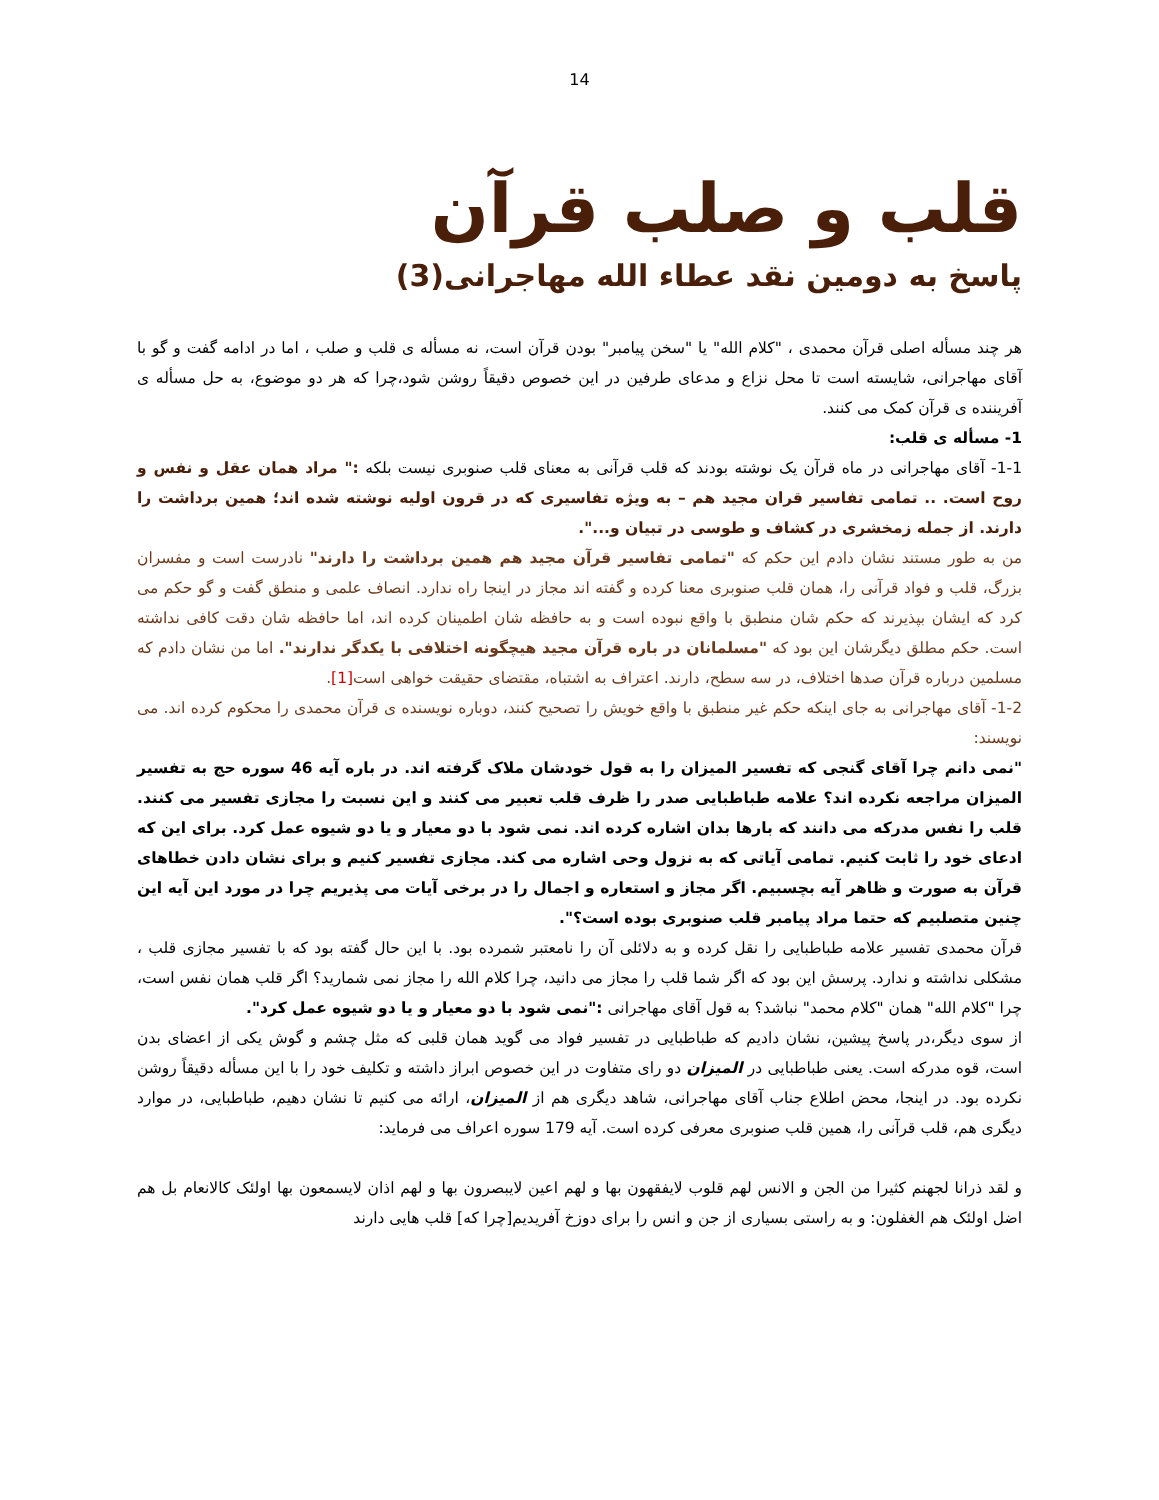14
قلب و صلب قرآن
پاسخ به دومین نقد عطاء الله مهاجرانی(3)
هر چند مسأله اصلی قرآن محمدی ، "کلام الله" یا "سخن پیامبر" بودن قرآن است، نه مسأله ی قلب و صلب ، اما در ادامه گفت و گو با آقای مهاجرانی، شایسته است تا محل نزاع و مدعای طرفین در این خصوص دقیقاً روشن شود،چرا که هر دو موضوع، به حل مسأله ی آفریننده ی قرآن کمک می کنند.
1- مسأله ی قلب:
1-1- آقای مهاجرانی در ماه قرآن یک نوشته بودند که قلب قرآنی به معنای قلب صنوبری نیست بلکه :" مراد همان عقل و نفس و روح است. .. تمامی تفاسیر قران مجید هم – به ویژه تفاسیری که در قرون اولیه نوشته شده اند؛ همین برداشت را دارند. از جمله زمخشری در کشاف و طوسی در تبیان و...".
من به طور مستند نشان دادم این حکم که "تمامی تفاسیر قرآن مجید هم همین برداشت را دارند" نادرست است و مفسران بزرگ، قلب و فواد قرآنی را، همان قلب صنوبری معنا کرده و گفته اند مجاز در اینجا راه ندارد. انصاف علمی و منطق گفت و گو حکم می کرد که ایشان بپذیرند که حکم شان منطبق با واقع نبوده است و به حافظه شان اطمینان کرده اند، اما حافظه شان دقت کافی نداشته است. حکم مطلق دیگرشان این بود که "مسلمانان در باره قرآن مجید هیچگونه اختلافی با یکدگر ندارند". اما من نشان دادم که مسلمین درباره قرآن صدها اختلاف، در سه سطح، دارند. اعتراف به اشتباه، مقتضای حقیقت خواهی است[1].
1-2- آقای مهاجرانی به جای اینکه حکم غیر منطبق با واقع خویش را تصحیح کنند، دوباره نویسنده ی قرآن محمدی را محکوم کرده اند. می نویسند:
"نمی دانم چرا آقای گنجی که تفسیر المیزان را به قول خودشان ملاک گرفته اند. در باره آیه 46 سوره حج به تفسیر المیزان مراجعه نکرده اند؟ علامه طباطبایی صدر را ظرف قلب تعبیر می کنند و این نسبت را مجازی تفسیر می کنند. قلب را نفس مدرکه می دانند که بارها بدان اشاره کرده اند. نمی شود با دو معیار و یا دو شیوه عمل کرد. برای این که ادعای خود را ثابت کنیم. تمامی آیاتی که به نزول وحی اشاره می کند. مجازی تفسیر کنیم و برای نشان دادن خطاهای قرآن به صورت و ظاهر آیه بچسبیم. اگر مجاز و استعاره و اجمال را در برخی آیات می پذیریم چرا در مورد این آیه این چنین متصلبیم که حتما مراد پیامبر قلب صنوبری بوده است؟".
قرآن محمدی تفسیر علامه طباطبایی را نقل کرده و به دلائلی آن را نامعتبر شمرده بود. با این حال گفته بود که با تفسیر مجازی قلب ، مشکلی نداشته و ندارد. پرسش این بود که اگر شما قلب را مجاز می دانید، چرا کلام الله را مجاز نمی شمارید؟ اگر قلب همان نفس است، چرا "کلام الله" همان "کلام محمد" نباشد؟ به قول آقای مهاجرانی :"نمی شود با دو معیار و یا دو شیوه عمل کرد".
از سوی دیگر،در پاسخ پیشین، نشان دادیم که طباطبایی در تفسیر فواد می گوید همان قلبی که مثل چشم و گوش یکی از اعضای بدن است، قوه مدرکه است. یعنی طباطبایی در المیزان دو رای متفاوت در این خصوص ابراز داشته و تکلیف خود را با این مسأله دقیقاً روشن نکرده بود. در اینجا، محض اطلاع جناب آقای مهاجرانی، شاهد دیگری هم از المیزان، ارائه می کنیم تا نشان دهیم، طباطبایی، در موارد دیگری هم، قلب قرآنی را، همین قلب صنوبری معرفی کرده است. آیه 179 سوره اعراف می فرماید:
و لقد ذرانا لجهنم کثیرا من الجن و الانس لهم قلوب لایفقهون بها و لهم اعین لایبصرون بها و لهم اذان لایسمعون بها اولئک کالانعام بل هم اضل اولئک هم الغفلون: و به راستی بسیاری از جن و انس را برای دوزخ آفریدیم[چرا که] قلب هایی دارند